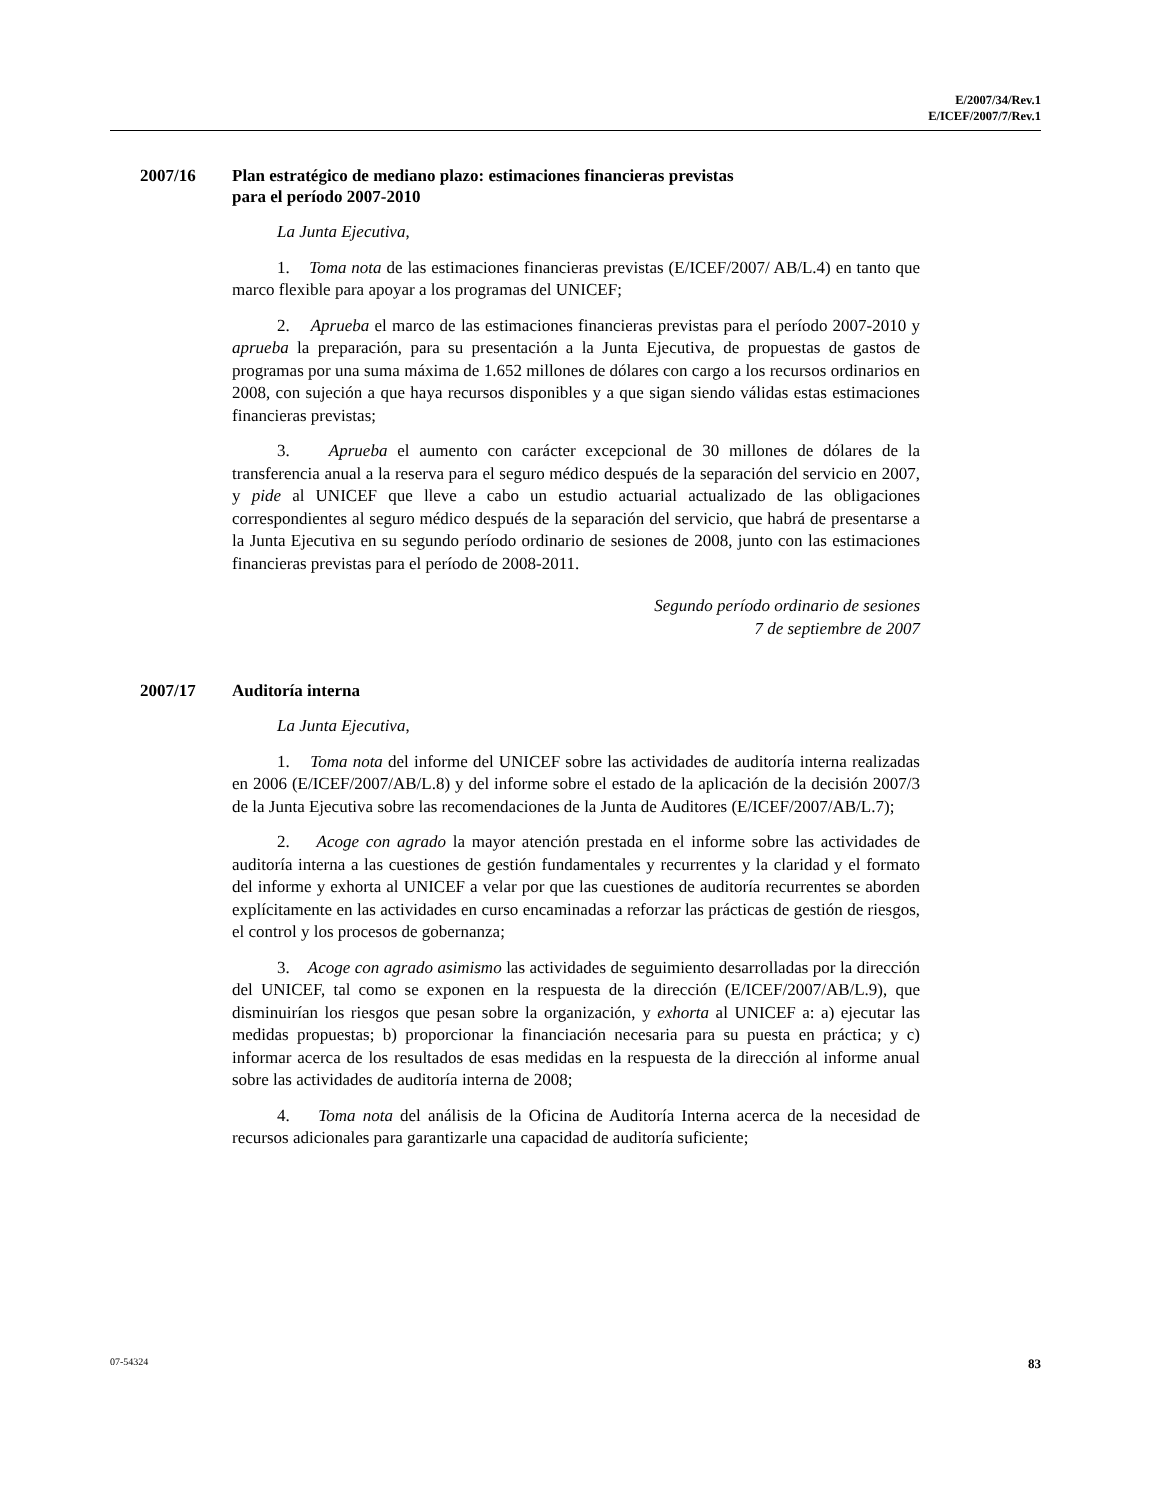E/2007/34/Rev.1
E/ICEF/2007/7/Rev.1
2007/16 Plan estratégico de mediano plazo: estimaciones financieras previstas
para el período 2007-2010
La Junta Ejecutiva,
1. Toma nota de las estimaciones financieras previstas (E/ICEF/2007/ AB/L.4) en tanto que marco flexible para apoyar a los programas del UNICEF;
2. Aprueba el marco de las estimaciones financieras previstas para el período 2007-2010 y aprueba la preparación, para su presentación a la Junta Ejecutiva, de propuestas de gastos de programas por una suma máxima de 1.652 millones de dólares con cargo a los recursos ordinarios en 2008, con sujeción a que haya recursos disponibles y a que sigan siendo válidas estas estimaciones financieras previstas;
3. Aprueba el aumento con carácter excepcional de 30 millones de dólares de la transferencia anual a la reserva para el seguro médico después de la separación del servicio en 2007, y pide al UNICEF que lleve a cabo un estudio actuarial actualizado de las obligaciones correspondientes al seguro médico después de la separación del servicio, que habrá de presentarse a la Junta Ejecutiva en su segundo período ordinario de sesiones de 2008, junto con las estimaciones financieras previstas para el período de 2008-2011.
Segundo período ordinario de sesiones
7 de septiembre de 2007
2007/17 Auditoría interna
La Junta Ejecutiva,
1. Toma nota del informe del UNICEF sobre las actividades de auditoría interna realizadas en 2006 (E/ICEF/2007/AB/L.8) y del informe sobre el estado de la aplicación de la decisión 2007/3 de la Junta Ejecutiva sobre las recomendaciones de la Junta de Auditores (E/ICEF/2007/AB/L.7);
2. Acoge con agrado la mayor atención prestada en el informe sobre las actividades de auditoría interna a las cuestiones de gestión fundamentales y recurrentes y la claridad y el formato del informe y exhorta al UNICEF a velar por que las cuestiones de auditoría recurrentes se aborden explícitamente en las actividades en curso encaminadas a reforzar las prácticas de gestión de riesgos, el control y los procesos de gobernanza;
3. Acoge con agrado asimismo las actividades de seguimiento desarrolladas por la dirección del UNICEF, tal como se exponen en la respuesta de la dirección (E/ICEF/2007/AB/L.9), que disminuirían los riesgos que pesan sobre la organización, y exhorta al UNICEF a: a) ejecutar las medidas propuestas; b) proporcionar la financiación necesaria para su puesta en práctica; y c) informar acerca de los resultados de esas medidas en la respuesta de la dirección al informe anual sobre las actividades de auditoría interna de 2008;
4. Toma nota del análisis de la Oficina de Auditoría Interna acerca de la necesidad de recursos adicionales para garantizarle una capacidad de auditoría suficiente;
07-54324 83